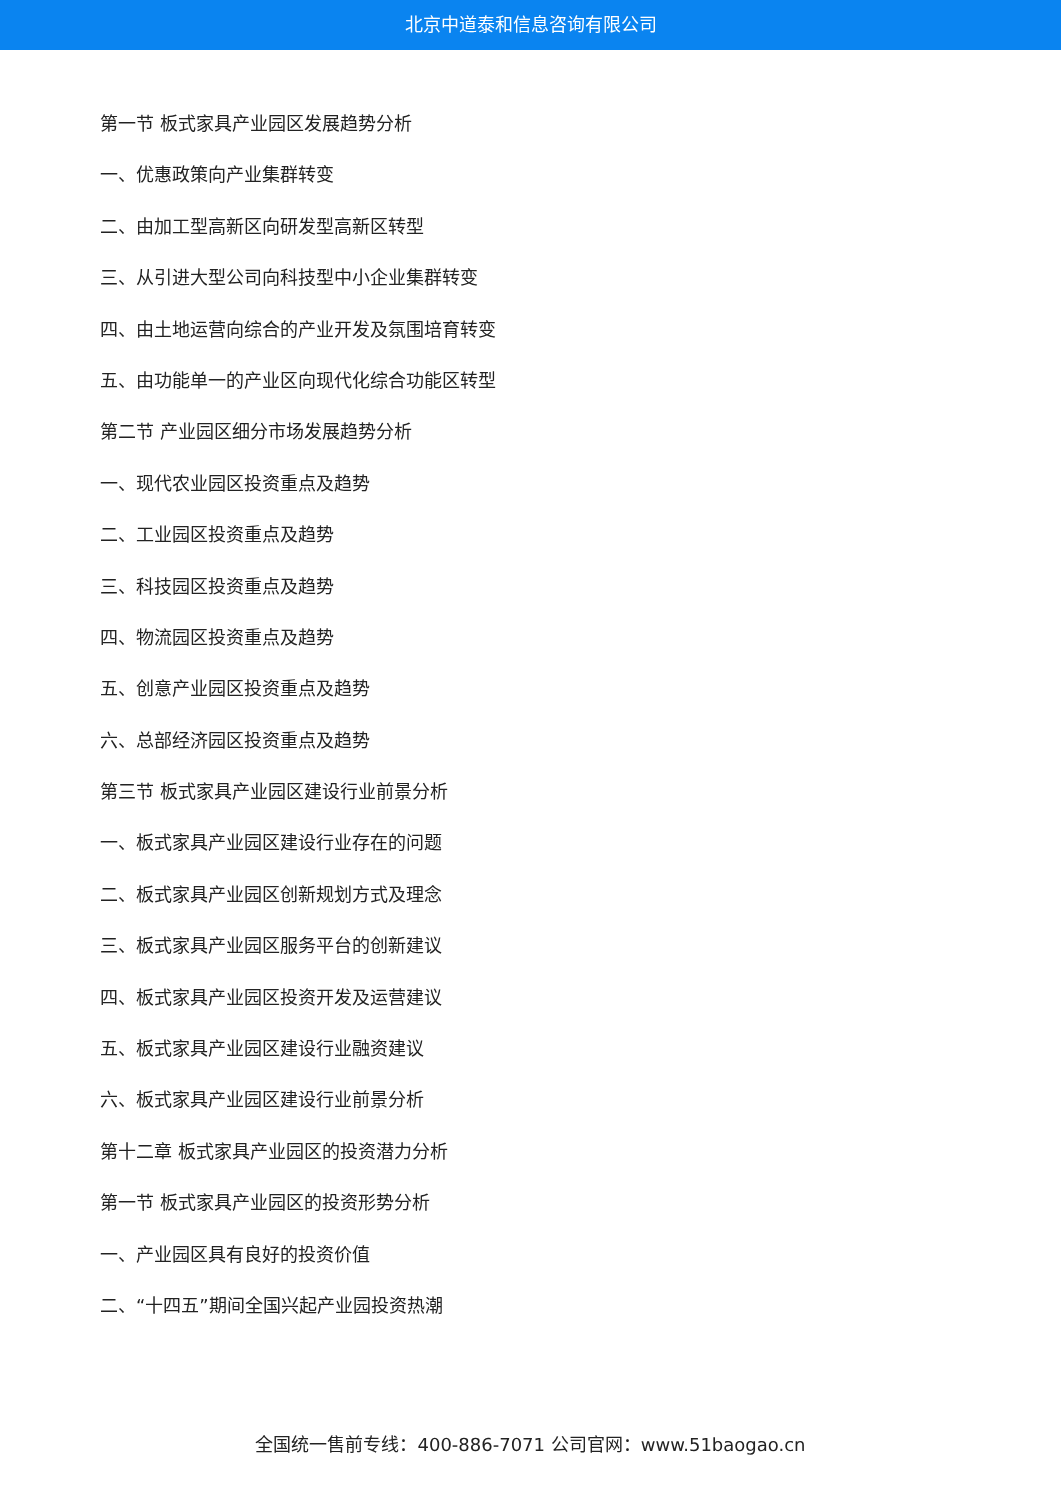北京中道泰和信息咨询有限公司
第一节 板式家具产业园区发展趋势分析
一、优惠政策向产业集群转变
二、由加工型高新区向研发型高新区转型
三、从引进大型公司向科技型中小企业集群转变
四、由土地运营向综合的产业开发及氛围培育转变
五、由功能单一的产业区向现代化综合功能区转型
第二节 产业园区细分市场发展趋势分析
一、现代农业园区投资重点及趋势
二、工业园区投资重点及趋势
三、科技园区投资重点及趋势
四、物流园区投资重点及趋势
五、创意产业园区投资重点及趋势
六、总部经济园区投资重点及趋势
第三节 板式家具产业园区建设行业前景分析
一、板式家具产业园区建设行业存在的问题
二、板式家具产业园区创新规划方式及理念
三、板式家具产业园区服务平台的创新建议
四、板式家具产业园区投资开发及运营建议
五、板式家具产业园区建设行业融资建议
六、板式家具产业园区建设行业前景分析
第十二章 板式家具产业园区的投资潜力分析
第一节 板式家具产业园区的投资形势分析
一、产业园区具有良好的投资价值
二、“十四五”期间全国兴起产业园投资热潮
全国统一售前专线：400-886-7071 公司官网：www.51baogao.cn